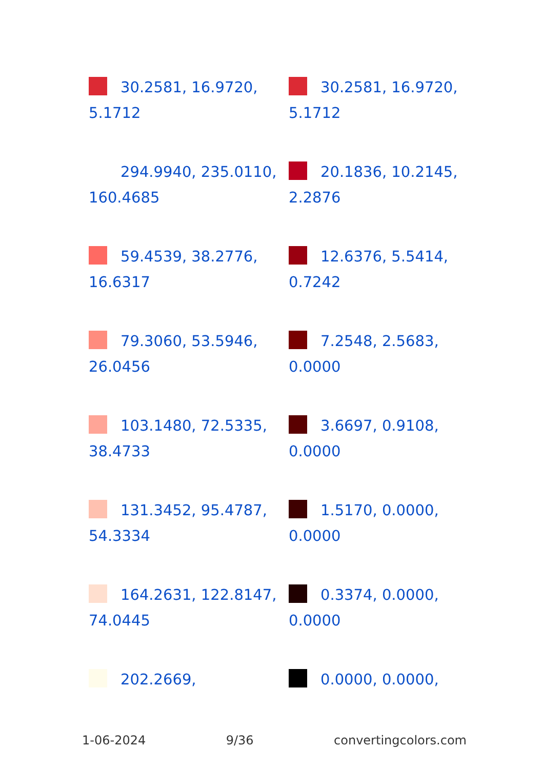30.2581, 16.9720, 5.1712
30.2581, 16.9720, 5.1712
294.9940, 235.0110, 160.4685
20.1836, 10.2145, 2.2876
59.4539, 38.2776, 16.6317
12.6376, 5.5414, 0.7242
79.3060, 53.5946, 26.0456
7.2548, 2.5683, 0.0000
103.1480, 72.5335, 38.4733
3.6697, 0.9108, 0.0000
131.3452, 95.4787, 54.3334
1.5170, 0.0000, 0.0000
164.2631, 122.8147, 74.0445
0.3374, 0.0000, 0.0000
202.2669,
0.0000, 0.0000,
1-06-2024 9/36 convertingcolors.com